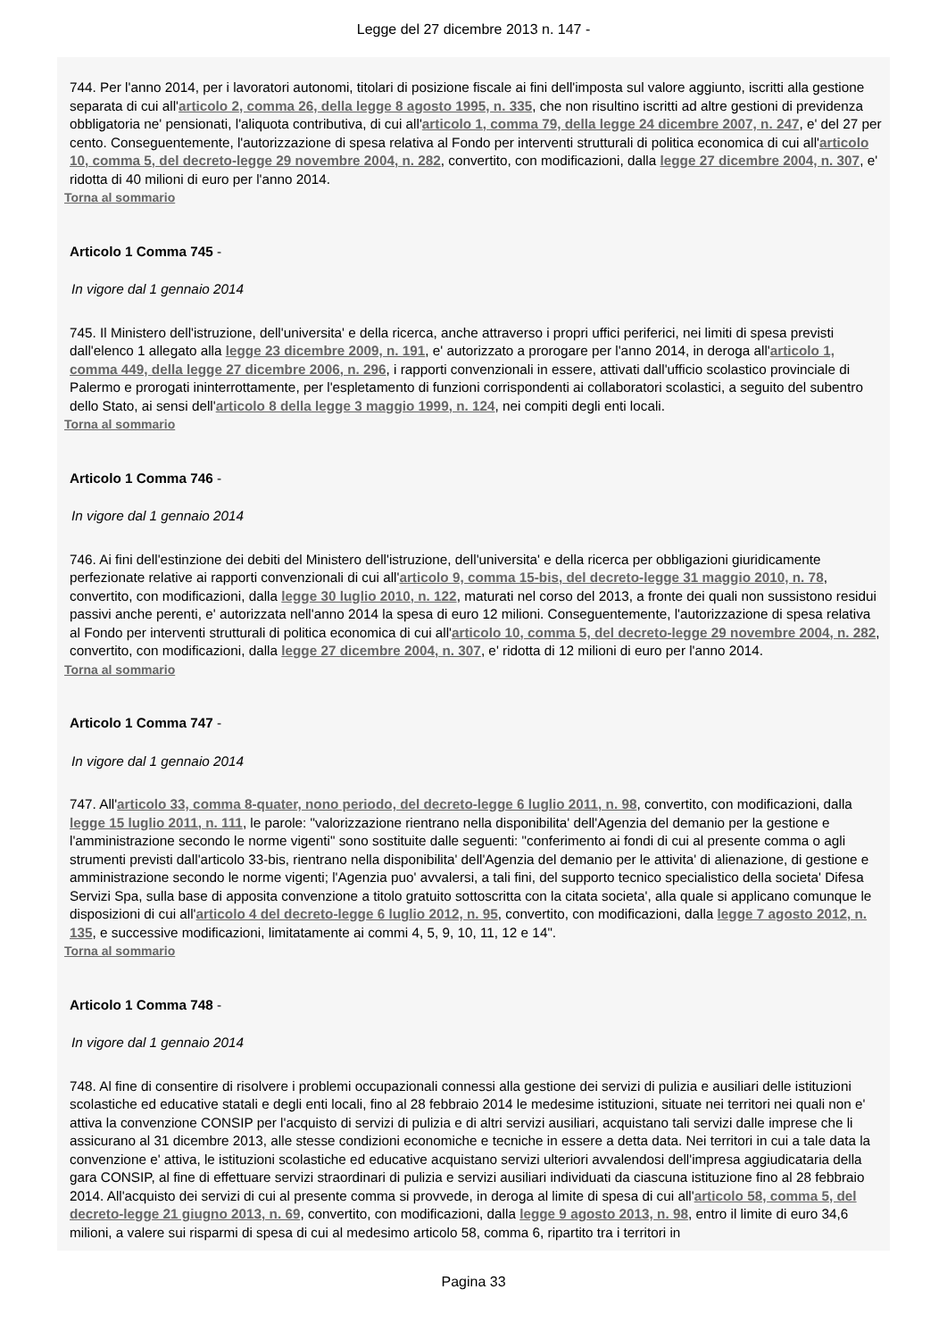Legge del 27 dicembre 2013 n. 147 -
744. Per l'anno 2014, per i lavoratori autonomi, titolari di posizione fiscale ai fini dell'imposta sul valore aggiunto, iscritti alla gestione separata di cui all'articolo 2, comma 26, della legge 8 agosto 1995, n. 335, che non risultino iscritti ad altre gestioni di previdenza obbligatoria ne' pensionati, l'aliquota contributiva, di cui all'articolo 1, comma 79, della legge 24 dicembre 2007, n. 247, e' del 27 per cento. Conseguentemente, l'autorizzazione di spesa relativa al Fondo per interventi strutturali di politica economica di cui all'articolo 10, comma 5, del decreto-legge 29 novembre 2004, n. 282, convertito, con modificazioni, dalla legge 27 dicembre 2004, n. 307, e' ridotta di 40 milioni di euro per l'anno 2014.
Torna al sommario
Articolo 1 Comma 745 -
In vigore dal 1 gennaio 2014
745. Il Ministero dell'istruzione, dell'universita' e della ricerca, anche attraverso i propri uffici periferici, nei limiti di spesa previsti dall'elenco 1 allegato alla legge 23 dicembre 2009, n. 191, e' autorizzato a prorogare per l'anno 2014, in deroga all'articolo 1, comma 449, della legge 27 dicembre 2006, n. 296, i rapporti convenzionali in essere, attivati dall'ufficio scolastico provinciale di Palermo e prorogati ininterrottamente, per l'espletamento di funzioni corrispondenti ai collaboratori scolastici, a seguito del subentro dello Stato, ai sensi dell'articolo 8 della legge 3 maggio 1999, n. 124, nei compiti degli enti locali.
Torna al sommario
Articolo 1 Comma 746 -
In vigore dal 1 gennaio 2014
746. Ai fini dell'estinzione dei debiti del Ministero dell'istruzione, dell'universita' e della ricerca per obbligazioni giuridicamente perfezionate relative ai rapporti convenzionali di cui all'articolo 9, comma 15-bis, del decreto-legge 31 maggio 2010, n. 78, convertito, con modificazioni, dalla legge 30 luglio 2010, n. 122, maturati nel corso del 2013, a fronte dei quali non sussistono residui passivi anche perenti, e' autorizzata nell'anno 2014 la spesa di euro 12 milioni. Conseguentemente, l'autorizzazione di spesa relativa al Fondo per interventi strutturali di politica economica di cui all'articolo 10, comma 5, del decreto-legge 29 novembre 2004, n. 282, convertito, con modificazioni, dalla legge 27 dicembre 2004, n. 307, e' ridotta di 12 milioni di euro per l'anno 2014.
Torna al sommario
Articolo 1 Comma 747 -
In vigore dal 1 gennaio 2014
747. All'articolo 33, comma 8-quater, nono periodo, del decreto-legge 6 luglio 2011, n. 98, convertito, con modificazioni, dalla legge 15 luglio 2011, n. 111, le parole: "valorizzazione rientrano nella disponibilita' dell'Agenzia del demanio per la gestione e l'amministrazione secondo le norme vigenti" sono sostituite dalle seguenti: "conferimento ai fondi di cui al presente comma o agli strumenti previsti dall'articolo 33-bis, rientrano nella disponibilita' dell'Agenzia del demanio per le attivita' di alienazione, di gestione e amministrazione secondo le norme vigenti; l'Agenzia puo' avvalersi, a tali fini, del supporto tecnico specialistico della societa' Difesa Servizi Spa, sulla base di apposita convenzione a titolo gratuito sottoscritta con la citata societa', alla quale si applicano comunque le disposizioni di cui all'articolo 4 del decreto-legge 6 luglio 2012, n. 95, convertito, con modificazioni, dalla legge 7 agosto 2012, n. 135, e successive modificazioni, limitatamente ai commi 4, 5, 9, 10, 11, 12 e 14".
Torna al sommario
Articolo 1 Comma 748 -
In vigore dal 1 gennaio 2014
748. Al fine di consentire di risolvere i problemi occupazionali connessi alla gestione dei servizi di pulizia e ausiliari delle istituzioni scolastiche ed educative statali e degli enti locali, fino al 28 febbraio 2014 le medesime istituzioni, situate nei territori nei quali non e' attiva la convenzione CONSIP per l'acquisto di servizi di pulizia e di altri servizi ausiliari, acquistano tali servizi dalle imprese che li assicurano al 31 dicembre 2013, alle stesse condizioni economiche e tecniche in essere a detta data. Nei territori in cui a tale data la convenzione e' attiva, le istituzioni scolastiche ed educative acquistano servizi ulteriori avvalendosi dell'impresa aggiudicataria della gara CONSIP, al fine di effettuare servizi straordinari di pulizia e servizi ausiliari individuati da ciascuna istituzione fino al 28 febbraio 2014. All'acquisto dei servizi di cui al presente comma si provvede, in deroga al limite di spesa di cui all'articolo 58, comma 5, del decreto-legge 21 giugno 2013, n. 69, convertito, con modificazioni, dalla legge 9 agosto 2013, n. 98, entro il limite di euro 34,6 milioni, a valere sui risparmi di spesa di cui al medesimo articolo 58, comma 6, ripartito tra i territori in
Pagina 33